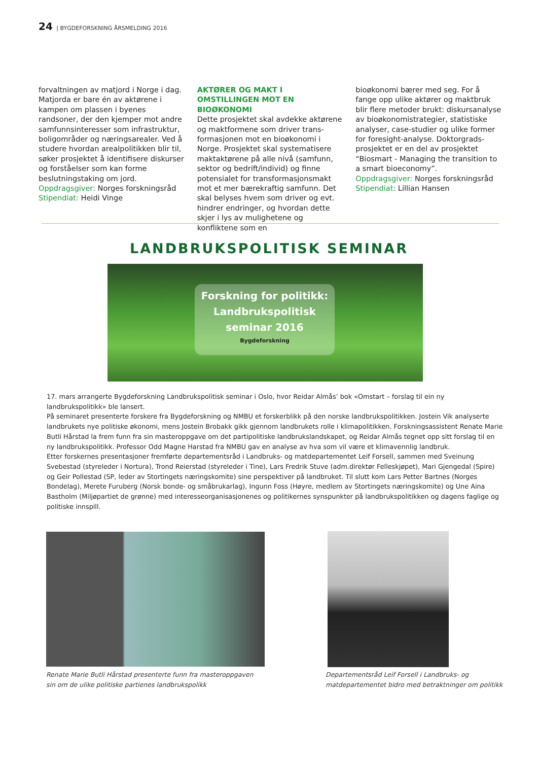24 | BYGDEFORSKNING ÅRSMELDING 2016
forvaltningen av matjord i Norge i dag. Matjorda er bare én av aktørene i kampen om plassen i byenes randsoner, der den kjemper mot andre samfunns­interesser som infrastruktur, bolig­områder og næringsarealer. Ved å studere hvordan arealpolitikken blir til, søker prosjektet å identifisere diskurser og forståelser som kan forme beslutningstaking om jord.
Oppdragsgiver: Norges forskningsråd
Stipendiat: Heidi Vinge
AKTØRER OG MAKT I OMSTILLINGEN MOT EN BIOØKONOMI
Dette prosjektet skal avdekke aktørene og maktformene som driver trans­formasjonen mot en bioøkonomi i Norge. Prosjektet skal systematisere makt­aktørene på alle nivå (samfunn, sektor og bedrift/individ) og finne potensialet for transformasjonsmakt mot et mer bærekraftig samfunn. Det skal belyses hvem som driver og evt. hindrer endringer, og hvordan dette skjer i lys av mulighetene og konfliktene som en
bioøkonomi bærer med seg. For å fange opp ulike aktører og maktbruk blir flere metoder brukt: diskursanalyse av bioøkonomistrategier, statistiske analyser, case-studier og ulike former for foresight-analyse. Doktorgrads­prosjektet er en del av prosjektet “Biosmart - Managing the transition to a smart bioeconomy”.
Oppdragsgiver: Norges forskningsråd
Stipendiat: Lillian Hansen
LANDBRUKSPOLITISK SEMINAR
Forskning for politikk:
Landbrukspolitisk
seminar 2016
Bygdeforskning
17. mars arrangerte Bygdeforskning Landbrukspolitisk seminar i Oslo, hvor Reidar Almås’ bok «Omstart – forslag til ein ny landbrukspolitikk» ble lansert.
På seminaret presenterte forskere fra Bygdeforskning og NMBU et forskerblikk på den norske landbrukspolitikken. Jostein Vik analyserte landbrukets nye politiske økonomi, mens Jostein Brobakk gikk gjennom landbrukets rolle i klimapolitikken. Forskningsassistent Renate Marie Butli Hårstad la frem funn fra sin masteroppgave om det partipolitiske landbrukslandskapet, og Reidar Almås tegnet opp sitt forslag til en ny landbrukspolitikk. Professor Odd Magne Harstad fra NMBU gav en analyse av hva som vil være et klimavennlig landbruk.
Etter forskernes presentasjoner fremførte departementsråd i Landbruks- og matdepartementet Leif Forsell, sammen med Sveinung Svebestad (styreleder i Nortura), Trond Reierstad (styreleder i Tine), Lars Fredrik Stuve (adm.direktør Felleskjøpet), Mari Gjengedal (Spire) og Geir Pollestad (SP, leder av Stortingets næringskomite) sine perspektiver på landbruket. Til slutt kom Lars Petter Bartnes (Norges Bondelag), Merete Furuberg (Norsk bonde- og småbrukarlag), Ingunn Foss (Høyre, medlem av Stortingets næringskomite) og Une Aina Bastholm (Miljøpartiet de grønne) med interesseorganisasjonenes og politikernes synspunkter på landbrukspolitikken og dagens faglige og politiske innspill.
Renate Marie Butli Hårstad presenterte funn fra masteroppgaven sin om de ulike politiske partienes landbrukspolikk
Departementsråd Leif Forsell i Landbruks- og matdepartementet bidro med betraktninger om politikk